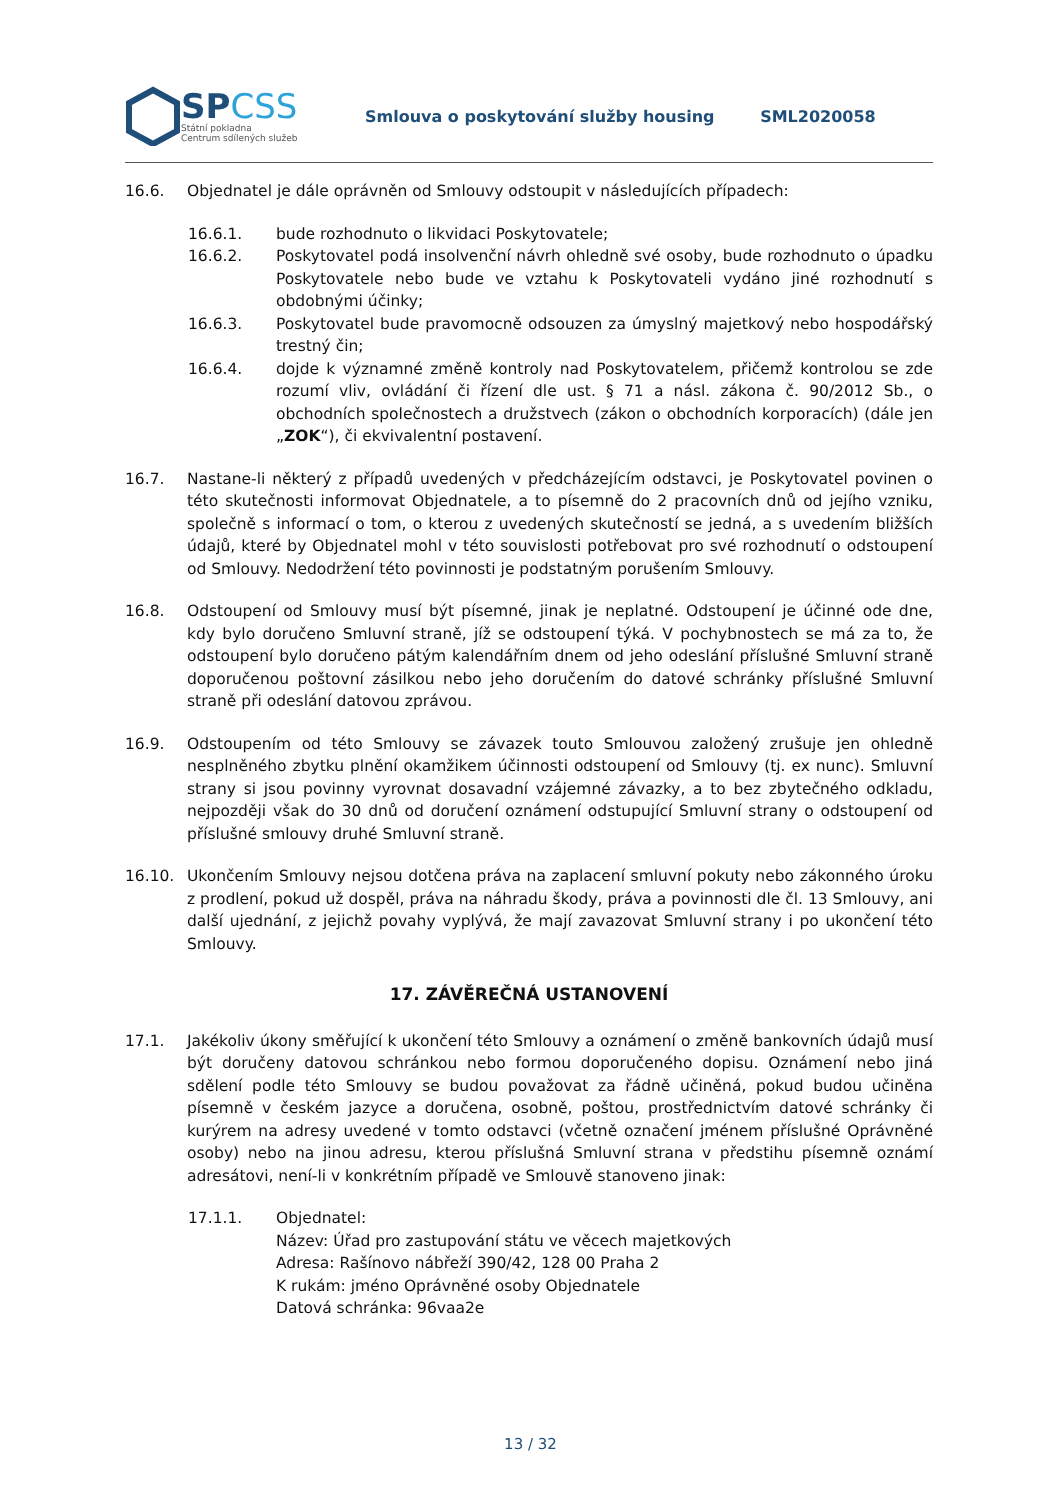SPCSS
Státní pokladna
Centrum sdílených služeb
Smlouva o poskytování služby housing SML2020058
16.6. Objednatel je dále oprávněn od Smlouvy odstoupit v následujících případech:
16.6.1. bude rozhodnuto o likvidaci Poskytovatele;
16.6.2. Poskytovatel podá insolvenční návrh ohledně své osoby, bude rozhodnuto o úpadku Poskytovatele nebo bude ve vztahu k Poskytovateli vydáno jiné rozhodnutí s obdobnými účinky;
16.6.3. Poskytovatel bude pravomocně odsouzen za úmyslný majetkový nebo hospodářský trestný čin;
16.6.4. dojde k významné změně kontroly nad Poskytovatelem, přičemž kontrolou se zde rozumí vliv, ovládání či řízení dle ust. § 71 a násl. zákona č. 90/2012 Sb., o obchodních společnostech a družstvech (zákon o obchodních korporacích) (dále jen „ZOK“), či ekvivalentní postavení.
16.7. Nastane-li některý z případů uvedených v předcházejícím odstavci, je Poskytovatel povinen o této skutečnosti informovat Objednatele, a to písemně do 2 pracovních dnů od jejího vzniku, společně s informací o tom, o kterou z uvedených skutečností se jedná, a s uvedením bližších údajů, které by Objednatel mohl v této souvislosti potřebovat pro své rozhodnutí o odstoupení od Smlouvy. Nedodržení této povinnosti je podstatným porušením Smlouvy.
16.8. Odstoupení od Smlouvy musí být písemné, jinak je neplatné. Odstoupení je účinné ode dne, kdy bylo doručeno Smluvní straně, jíž se odstoupení týká. V pochybnostech se má za to, že odstoupení bylo doručeno pátým kalendářním dnem od jeho odeslání příslušné Smluvní straně doporučenou poštovní zásilkou nebo jeho doručením do datové schránky příslušné Smluvní straně při odeslání datovou zprávou.
16.9. Odstoupením od této Smlouvy se závazek touto Smlouvou založený zrušuje jen ohledně nesplněného zbytku plnění okamžikem účinnosti odstoupení od Smlouvy (tj. ex nunc). Smluvní strany si jsou povinny vyrovnat dosavadní vzájemné závazky, a to bez zbytečného odkladu, nejpozději však do 30 dnů od doručení oznámení odstupující Smluvní strany o odstoupení od příslušné smlouvy druhé Smluvní straně.
16.10. Ukončením Smlouvy nejsou dotčena práva na zaplacení smluvní pokuty nebo zákonného úroku z prodlení, pokud už dospěl, práva na náhradu škody, práva a povinnosti dle čl. 13 Smlouvy, ani další ujednání, z jejichž povahy vyplývá, že mají zavazovat Smluvní strany i po ukončení této Smlouvy.
17. ZÁVĚREČNÁ USTANOVENÍ
17.1. Jakékoliv úkony směřující k ukončení této Smlouvy a oznámení o změně bankovních údajů musí být doručeny datovou schránkou nebo formou doporučeného dopisu. Oznámení nebo jiná sdělení podle této Smlouvy se budou považovat za řádně učiněná, pokud budou učiněna písemně v českém jazyce a doručena, osobně, poštou, prostřednictvím datové schránky či kurýrem na adresy uvedené v tomto odstavci (včetně označení jménem příslušné Oprávněné osoby) nebo na jinou adresu, kterou příslušná Smluvní strana v předstihu písemně oznámí adresátovi, není-li v konkrétním případě ve Smlouvě stanoveno jinak:
17.1.1. Objednatel:
Název: Úřad pro zastupování státu ve věcech majetkových
Adresa: Rašínovo nábřeží 390/42, 128 00 Praha 2
K rukám: jméno Oprávněné osoby Objednatele
Datová schránka: 96vaa2e
13 / 32